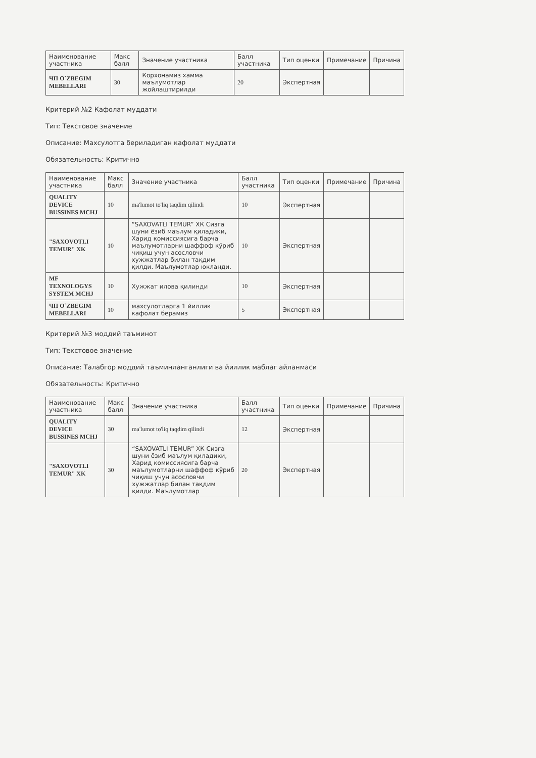| Наименование участника | Макс балл | Значение участника | Балл участника | Тип оценки | Примечание | Причина |
| --- | --- | --- | --- | --- | --- | --- |
| ЧП O`ZBEGIM MEBELLARI | 30 | Корхонамиз хамма маълумотлар жойлаштирилди | 20 | Экспертная | | |
Критерий №2 Кафолат муддати
Тип: Текстовое значение
Описание: Махсулотга бериладиган кафолат муддати
Обязательность: Критично
| Наименование участника | Макс балл | Значение участника | Балл участника | Тип оценки | Примечание | Причина |
| --- | --- | --- | --- | --- | --- | --- |
| QUALITY DEVICE BUSSINES MCHJ | 10 | ma'lumot to'liq taqdim qilindi | 10 | Экспертная | | |
| "SAXOVOTLI TEMUR" XK | 10 | “SAXOVATLI TEMUR” ХК Сизга шуни ёзиб маълум қиладики, Харид комиссиясига барча маълумотларни шаффоф кўриб чиқиш учун асословчи хужжатлар билан тақдим қилди. Маълумотлар юкланди. | 10 | Экспертная | | |
| MF TEXNOLOGYS SYSTEM MCHJ | 10 | Хужжат илова қилинди | 10 | Экспертная | | |
| ЧП O`ZBEGIM MEBELLARI | 10 | махсулотларга 1 йиллик кафолат берамиз | 5 | Экспертная | | |
Критерий №3 моддий таъминот
Тип: Текстовое значение
Описание: Талабгор моддий таъминланганлиги ва йиллик маблаг айланмаси
Обязательность: Критично
| Наименование участника | Макс балл | Значение участника | Балл участника | Тип оценки | Примечание | Причина |
| --- | --- | --- | --- | --- | --- | --- |
| QUALITY DEVICE BUSSINES MCHJ | 30 | ma'lumot to'liq taqdim qilindi | 12 | Экспертная | | |
| "SAXOVOTLI TEMUR" XK | 30 | “SAXOVATLI TEMUR” ХК Сизга шуни ёзиб маълум қиладики, Харид комиссиясига барча маълумотларни шаффоф кўриб чиқиш учун асословчи хужжатлар билан тақдим қилди. Маълумотлар | 20 | Экспертная | | |